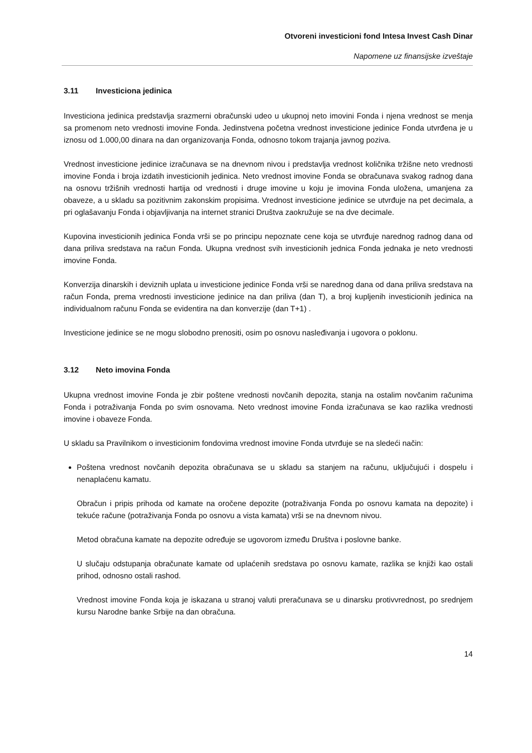Otvoreni investicioni fond Intesa Invest Cash Dinar
Napomene uz finansijske izveštaje
3.11 Investiciona jedinica
Investiciona jedinica predstavlja srazmerni obračunski udeo u ukupnoj neto imovini Fonda i njena vrednost se menja sa promenom neto vrednosti imovine Fonda. Jedinstvena početna vrednost investicione jedinice Fonda utvrđena je u iznosu od 1.000,00 dinara na dan organizovanja Fonda, odnosno tokom trajanja javnog poziva.
Vrednost investicione jedinice izračunava se na dnevnom nivou i predstavlja vrednost količnika tržišne neto vrednosti imovine Fonda i broja izdatih investicionih jedinica. Neto vrednost imovine Fonda se obračunava svakog radnog dana na osnovu tržišnih vrednosti hartija od vrednosti i druge imovine u koju je imovina Fonda uložena, umanjena za obaveze, a u skladu sa pozitivnim zakonskim propisima. Vrednost investicione jedinice se utvrđuje na pet decimala, a pri oglašavanju Fonda i objavljivanja na internet stranici Društva zaokružuje se na dve decimale.
Kupovina investicionih jedinica Fonda vrši se po principu nepoznate cene koja se utvrđuje narednog radnog dana od dana priliva sredstava na račun Fonda. Ukupna vrednost svih investicionih jednica Fonda jednaka je neto vrednosti imovine Fonda.
Konverzija dinarskih i deviznih uplata u investicione jedinice Fonda vrši se narednog dana od dana priliva sredstava na račun Fonda, prema vrednosti investicione jedinice na dan priliva (dan T), a broj kupljenih investicionih jedinica na individualnom računu Fonda se evidentira na dan konverzije (dan T+1) .
Investicione jedinice se ne mogu slobodno prenositi, osim po osnovu nasleđivanja i ugovora o poklonu.
3.12 Neto imovina Fonda
Ukupna vrednost imovine Fonda je zbir poštene vrednosti novčanih depozita, stanja na ostalim novčanim računima Fonda i potraživanja Fonda po svim osnovama. Neto vrednost imovine Fonda izračunava se kao razlika vrednosti imovine i obaveze Fonda.
U skladu sa Pravilnikom o investicionim fondovima vrednost imovine Fonda utvrđuje se na sledeći način:
Poštena vrednost novčanih depozita obračunava se u skladu sa stanjem na računu, uključujući i dospelu i nenaplaćenu kamatu.
Obračun i pripis prihoda od kamate na oročene depozite (potraživanja Fonda po osnovu kamata na depozite) i tekuće račune (potraživanja Fonda po osnovu a vista kamata) vrši se na dnevnom nivou.
Metod obračuna kamate na depozite određuje se ugovorom između Društva i poslovne banke.
U slučaju odstupanja obračunate kamate od uplaćenih sredstava po osnovu kamate, razlika se knjiži kao ostali prihod, odnosno ostali rashod.
Vrednost imovine Fonda koja je iskazana u stranoj valuti preračunava se u dinarsku protivvrednost, po srednjem kursu Narodne banke Srbije na dan obračuna.
14